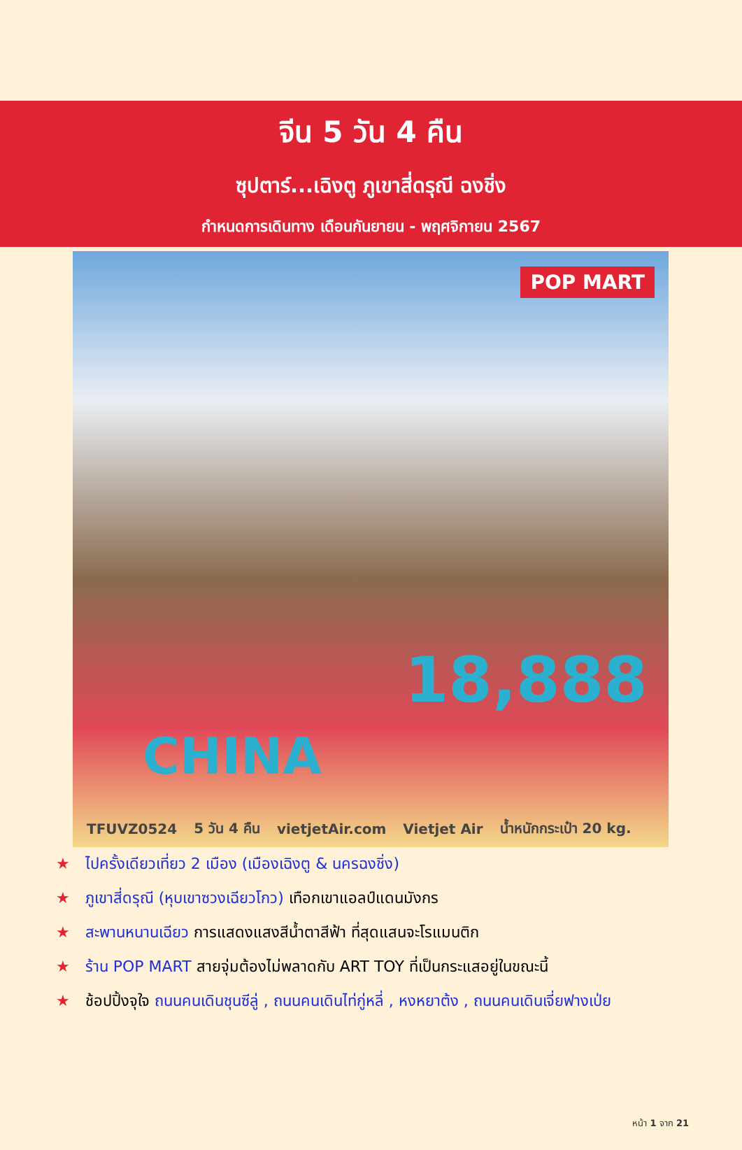จีน 5 วัน 4 คืน
ซุปตาร์...เฉิงตู ภูเขาสี่ดรุณี ฉงชิ่ง
กำหนดการเดินทาง เดือนกันยายน - พฤศจิกายน 2567
POP MART
18,888
CHINA
TFUVZ0524 5 วัน 4 คืน vietjetAir.com Vietjet Air น้ำหนักกระเป๋า 20 kg.
★ ไปครั้งเดียวเที่ยว 2 เมือง (เมืองเฉิงตู & นครฉงชิ่ง)
★ ภูเขาสี่ดรุณี (หุบเขาซวงเฉียวโกว) เทือกเขาแอลป์แดนมังกร
★ สะพานหนานเฉียว การแสดงแสงสีน้ำตาสีฟ้า ที่สุดแสนจะโรแมนติก
★ ร้าน POP MART สายจุ่มต้องไม่พลาดกับ ART TOY ที่เป็นกระแสอยู่ในขณะนี้
★ ช้อปปิ้งจุใจ ถนนคนเดินชุนซีลู่ , ถนนคนเดินไท่กู่หลี่ , หงหยาต้ง , ถนนคนเดินเจี่ยฟางเป่ย
หน้า 1 จาก 21